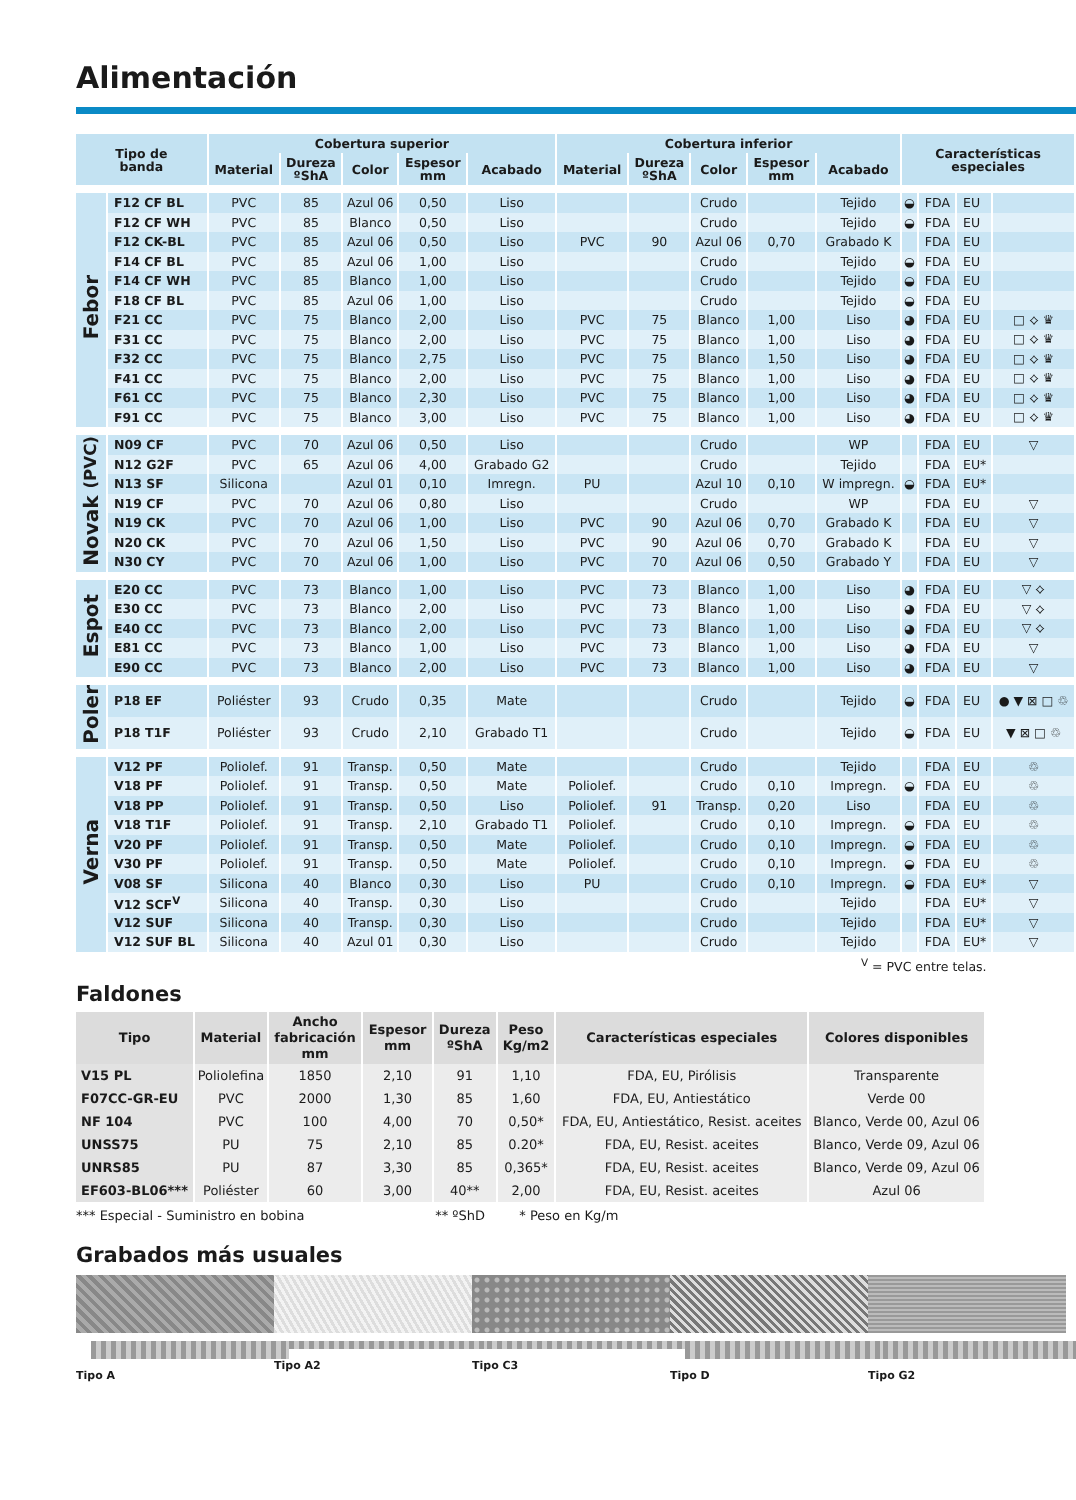Alimentación
| Tipo de banda | | Cobertura superior | | | | | Cobertura inferior | | | | | Características especiales | | | |
| --- | --- | --- | --- | --- | --- | --- | --- | --- | --- | --- | --- | --- | --- | --- | --- |
| | | Material | Dureza ºShA | Color | Espesor mm | Acabado | Material | Dureza ºShA | Color | Espesor mm | Acabado | | | | |
| Febor | F12 CF BL | PVC | 85 | Azul 06 | 0,50 | Liso | | | Crudo | | Tejido | ◒ | FDA | EU | |
| | F12 CF WH | PVC | 85 | Blanco | 0,50 | Liso | | | Crudo | | Tejido | ◒ | FDA | EU | |
| | F12 CK-BL | PVC | 85 | Azul 06 | 0,50 | Liso | PVC | 90 | Azul 06 | 0,70 | Grabado K | | FDA | EU | |
| | F14 CF BL | PVC | 85 | Azul 06 | 1,00 | Liso | | | Crudo | | Tejido | ◒ | FDA | EU | |
| | F14 CF WH | PVC | 85 | Blanco | 1,00 | Liso | | | Crudo | | Tejido | ◒ | FDA | EU | |
| | F18 CF BL | PVC | 85 | Azul 06 | 1,00 | Liso | | | Crudo | | Tejido | ◒ | FDA | EU | |
| | F21 CC | PVC | 75 | Blanco | 2,00 | Liso | PVC | 75 | Blanco | 1,00 | Liso | ◕ | FDA | EU | □ ⟡ ♛ |
| | F31 CC | PVC | 75 | Blanco | 2,00 | Liso | PVC | 75 | Blanco | 1,00 | Liso | ◕ | FDA | EU | □ ⟡ ♛ |
| | F32 CC | PVC | 75 | Blanco | 2,75 | Liso | PVC | 75 | Blanco | 1,50 | Liso | ◕ | FDA | EU | □ ⟡ ♛ |
| | F41 CC | PVC | 75 | Blanco | 2,00 | Liso | PVC | 75 | Blanco | 1,00 | Liso | ◕ | FDA | EU | □ ⟡ ♛ |
| | F61 CC | PVC | 75 | Blanco | 2,30 | Liso | PVC | 75 | Blanco | 1,00 | Liso | ◕ | FDA | EU | □ ⟡ ♛ |
| | F91 CC | PVC | 75 | Blanco | 3,00 | Liso | PVC | 75 | Blanco | 1,00 | Liso | ◕ | FDA | EU | □ ⟡ ♛ |
| Novak (PVC) | N09 CF | PVC | 70 | Azul 06 | 0,50 | Liso | | | Crudo | | WP | | FDA | EU | ▽ |
| | N12 G2F | PVC | 65 | Azul 06 | 4,00 | Grabado G2 | | | Crudo | | Tejido | | FDA | EU* | |
| | N13 SF | Silicona | | Azul 01 | 0,10 | Imregn. | PU | | Azul 10 | 0,10 | W impregn. | ◒ | FDA | EU* | |
| | N19 CF | PVC | 70 | Azul 06 | 0,80 | Liso | | | Crudo | | WP | | FDA | EU | ▽ |
| | N19 CK | PVC | 70 | Azul 06 | 1,00 | Liso | PVC | 90 | Azul 06 | 0,70 | Grabado K | | FDA | EU | ▽ |
| | N20 CK | PVC | 70 | Azul 06 | 1,50 | Liso | PVC | 90 | Azul 06 | 0,70 | Grabado K | | FDA | EU | ▽ |
| | N30 CY | PVC | 70 | Azul 06 | 1,00 | Liso | PVC | 70 | Azul 06 | 0,50 | Grabado Y | | FDA | EU | ▽ |
| Espot | E20 CC | PVC | 73 | Blanco | 1,00 | Liso | PVC | 73 | Blanco | 1,00 | Liso | ◕ | FDA | EU | ▽ ⟡ |
| | E30 CC | PVC | 73 | Blanco | 2,00 | Liso | PVC | 73 | Blanco | 1,00 | Liso | ◕ | FDA | EU | ▽ ⟡ |
| | E40 CC | PVC | 73 | Blanco | 2,00 | Liso | PVC | 73 | Blanco | 1,00 | Liso | ◕ | FDA | EU | ▽ ⟡ |
| | E81 CC | PVC | 73 | Blanco | 1,00 | Liso | PVC | 73 | Blanco | 1,00 | Liso | ◕ | FDA | EU | ▽ |
| | E90 CC | PVC | 73 | Blanco | 2,00 | Liso | PVC | 73 | Blanco | 1,00 | Liso | ◕ | FDA | EU | ▽ |
| Poler | P18 EF | Poliéster | 93 | Crudo | 0,35 | Mate | | | Crudo | | Tejido | ◒ | FDA | EU | ● ▼ ⊠ □ ♲ |
| | P18 T1F | Poliéster | 93 | Crudo | 2,10 | Grabado T1 | | | Crudo | | Tejido | ◒ | FDA | EU | ▼ ⊠ □ ♲ |
| Verna | V12 PF | Poliolef. | 91 | Transp. | 0,50 | Mate | | | Crudo | | Tejido | | FDA | EU | ♲ |
| | V18 PF | Poliolef. | 91 | Transp. | 0,50 | Mate | Poliolef. | | Crudo | 0,10 | Impregn. | ◒ | FDA | EU | ♲ |
| | V18 PP | Poliolef. | 91 | Transp. | 0,50 | Liso | Poliolef. | 91 | Transp. | 0,20 | Liso | | FDA | EU | ♲ |
| | V18 T1F | Poliolef. | 91 | Transp. | 2,10 | Grabado T1 | Poliolef. | | Crudo | 0,10 | Impregn. | ◒ | FDA | EU | ♲ |
| | V20 PF | Poliolef. | 91 | Transp. | 0,50 | Mate | Poliolef. | | Crudo | 0,10 | Impregn. | ◒ | FDA | EU | ♲ |
| | V30 PF | Poliolef. | 91 | Transp. | 0,50 | Mate | Poliolef. | | Crudo | 0,10 | Impregn. | ◒ | FDA | EU | ♲ |
| | V08 SF | Silicona | 40 | Blanco | 0,30 | Liso | PU | | Crudo | 0,10 | Impregn. | ◒ | FDA | EU* | ▽ |
| | V12 SCF<sup>V</sup> | Silicona | 40 | Transp. | 0,30 | Liso | | | Crudo | | Tejido | | FDA | EU* | ▽ |
| | V12 SUF | Silicona | 40 | Transp. | 0,30 | Liso | | | Crudo | | Tejido | | FDA | EU* | ▽ |
| | V12 SUF BL | Silicona | 40 | Azul 01 | 0,30 | Liso | | | Crudo | | Tejido | | FDA | EU* | ▽ |
<sup>V</sup> = PVC entre telas.
Faldones
| Tipo | Material | Ancho fabricación mm | Espesor mm | Dureza ºShA | Peso Kg/m2 | Características especiales | Colores disponibles |
| --- | --- | --- | --- | --- | --- | --- | --- |
| V15 PL | Poliolefina | 1850 | 2,10 | 91 | 1,10 | FDA, EU, Pirólisis | Transparente |
| F07CC-GR-EU | PVC | 2000 | 1,30 | 85 | 1,60 | FDA, EU, Antiestático | Verde 00 |
| NF 104 | PVC | 100 | 4,00 | 70 | 0,50* | FDA, EU, Antiestático, Resist. aceites | Blanco, Verde 00, Azul 06 |
| UNSS75 | PU | 75 | 2,10 | 85 | 0.20* | FDA, EU, Resist. aceites | Blanco, Verde 09, Azul 06 |
| UNRS85 | PU | 87 | 3,30 | 85 | 0,365* | FDA, EU, Resist. aceites | Blanco, Verde 09, Azul 06 |
| EF603-BL06*** | Poliéster | 60 | 3,00 | 40** | 2,00 | FDA, EU, Resist. aceites | Azul 06 |
*** Especial - Suministro en bobina ** ºShD * Peso en Kg/m
Grabados más usuales
Tipo A Tipo A2 Tipo C3 Tipo D Tipo G2